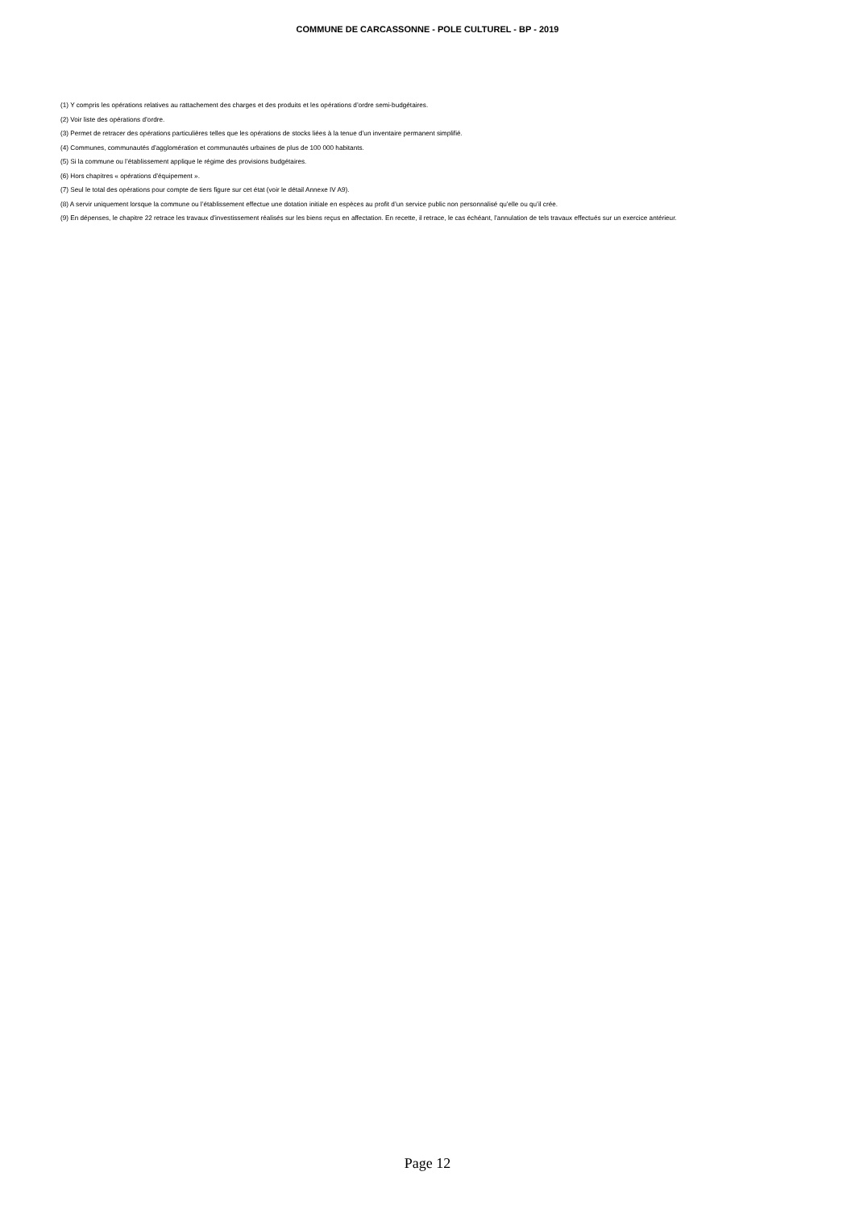COMMUNE DE CARCASSONNE - POLE CULTUREL - BP - 2019
(1) Y compris les opérations relatives au rattachement des charges et des produits et les opérations d’ordre semi-budgétaires.
(2) Voir liste des opérations d’ordre.
(3) Permet de retracer des opérations particulières telles que les opérations de stocks liées à la tenue d’un inventaire permanent simplifié.
(4) Communes, communautés d’agglomération et communautés urbaines de plus de 100 000 habitants.
(5) Si la commune ou l’établissement applique le régime des provisions budgétaires.
(6) Hors chapitres « opérations d’équipement ».
(7) Seul le total des opérations pour compte de tiers figure sur cet état (voir le détail Annexe IV A9).
(8) A servir uniquement lorsque la commune ou l’établissement effectue une dotation initiale en espèces au profit d’un service public non personnalisé qu’elle ou qu’il crée.
(9) En dépenses, le chapitre 22 retrace les travaux d’investissement réalisés sur les biens reçus en affectation. En recette, il retrace, le cas échéant, l’annulation de tels travaux effectués sur un exercice antérieur.
Page 12